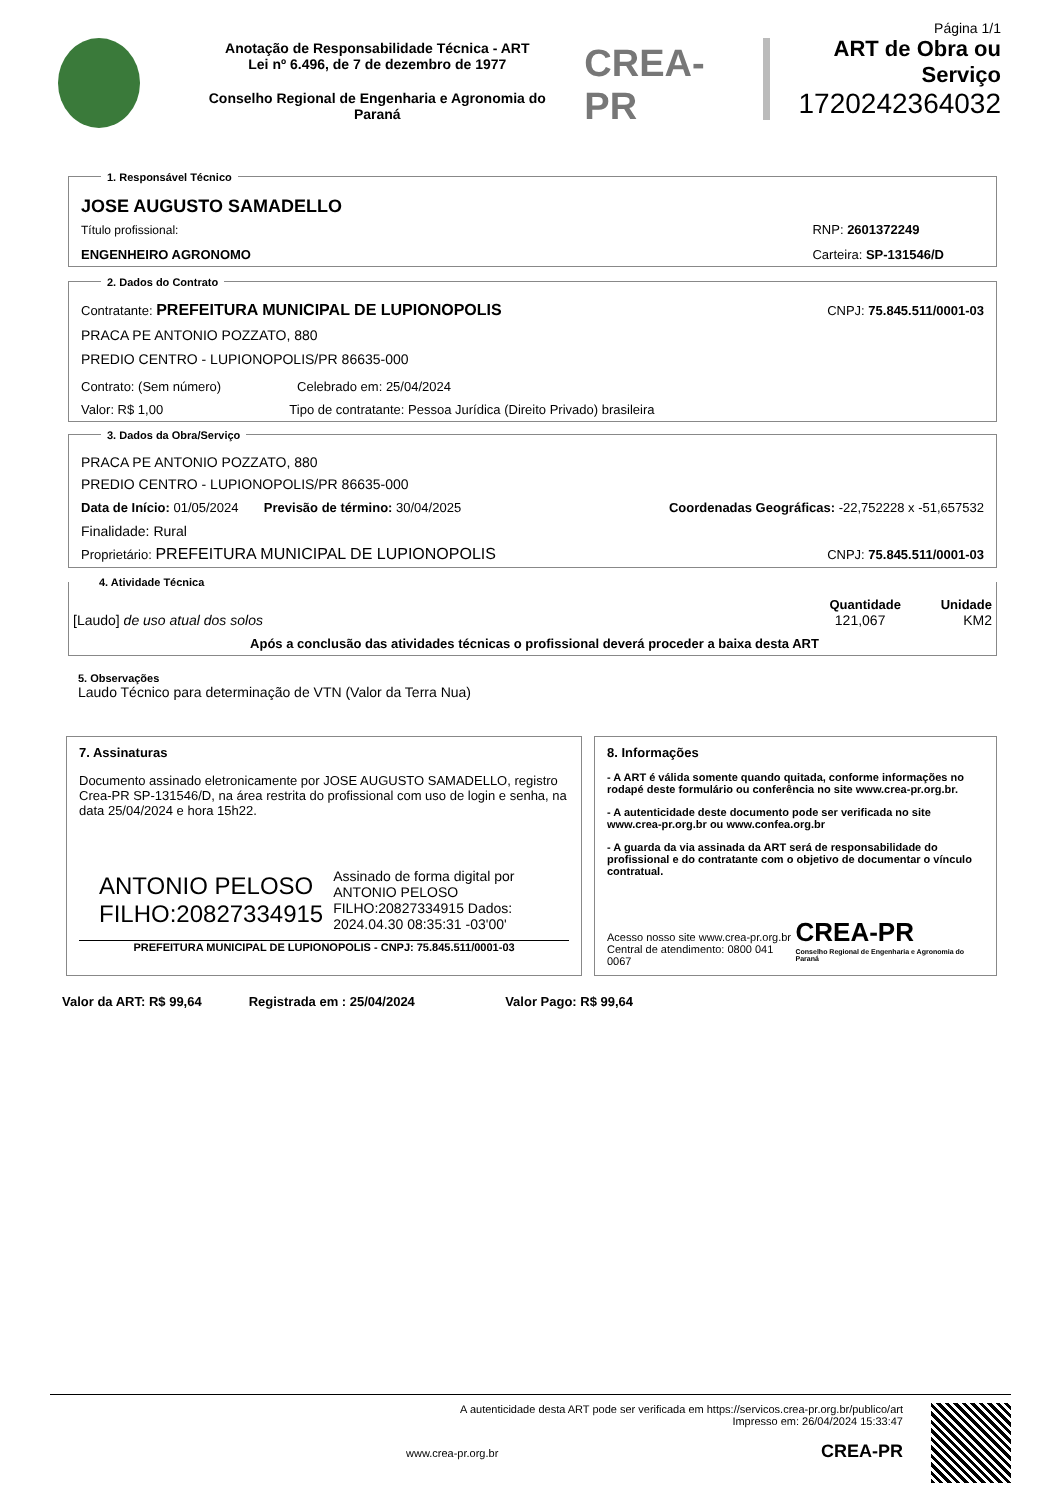Anotação de Responsabilidade Técnica - ART
Lei nº 6.496, de 7 de dezembro de 1977
Conselho Regional de Engenharia e Agronomia do Paraná
CREA-PR
Página 1/1
ART de Obra ou Serviço
1720242364032
1. Responsável Técnico
JOSE AUGUSTO SAMADELLO
Título profissional:
ENGENHEIRO AGRONOMO
RNP: 2601372249
Carteira: SP-131546/D
2. Dados do Contrato
Contratante: PREFEITURA MUNICIPAL DE LUPIONOPOLIS
CNPJ: 75.845.511/0001-03
PRACA PE ANTONIO POZZATO, 880
PREDIO CENTRO - LUPIONOPOLIS/PR 86635-000
Contrato: (Sem número) Celebrado em: 25/04/2024
Valor: R$ 1,00 Tipo de contratante: Pessoa Jurídica (Direito Privado) brasileira
3. Dados da Obra/Serviço
PRACA PE ANTONIO POZZATO, 880
PREDIO CENTRO - LUPIONOPOLIS/PR 86635-000
Data de Início: 01/05/2024 Previsão de término: 30/04/2025
Coordenadas Geográficas: -22,752228 x -51,657532
Finalidade: Rural
Proprietário: PREFEITURA MUNICIPAL DE LUPIONOPOLIS
CNPJ: 75.845.511/0001-03
4. Atividade Técnica
Quantidade Unidade
[Laudo] de uso atual dos solos 121,067 KM2
Após a conclusão das atividades técnicas o profissional deverá proceder a baixa desta ART
5. Observações
Laudo Técnico para determinação de VTN (Valor da Terra Nua)
7. Assinaturas
Documento assinado eletronicamente por JOSE AUGUSTO SAMADELLO, registro Crea-PR SP-131546/D, na área restrita do profissional com uso de login e senha, na data 25/04/2024 e hora 15h22.
ANTONIO PELOSO FILHO:20827334915
Assinado de forma digital por ANTONIO PELOSO FILHO:20827334915 Dados: 2024.04.30 08:35:31 -03'00'
PREFEITURA MUNICIPAL DE LUPIONOPOLIS - CNPJ: 75.845.511/0001-03
8. Informações
- A ART é válida somente quando quitada, conforme informações no rodapé deste formulário ou conferência no site www.crea-pr.org.br.
- A autenticidade deste documento pode ser verificada no site www.crea-pr.org.br ou www.confea.org.br
- A guarda da via assinada da ART será de responsabilidade do profissional e do contratante com o objetivo de documentar o vínculo contratual.
Acesso nosso site www.crea-pr.org.br
Central de atendimento: 0800 041 0067
CREA-PR
Conselho Regional de Engenharia e Agronomia do Paraná
Valor da ART: R$ 99,64 Registrada em : 25/04/2024 Valor Pago: R$ 99,64
A autenticidade desta ART pode ser verificada em https://servicos.crea-pr.org.br/publico/art
Impresso em: 26/04/2024 15:33:47
www.crea-pr.org.br
CREA-PR